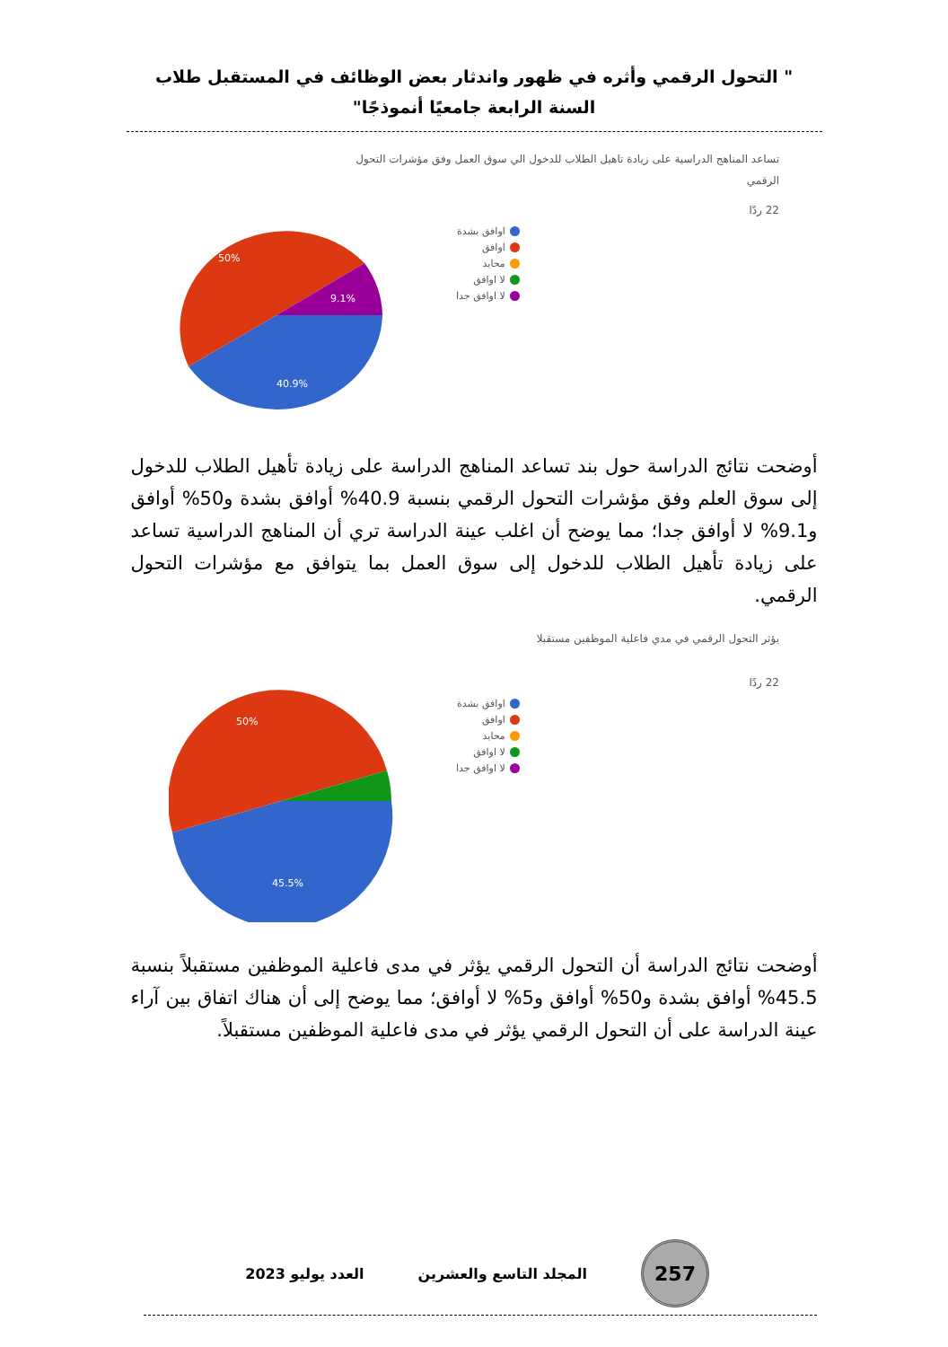" التحول الرقمي وأثره في ظهور واندثار بعض الوظائف في المستقبل طلاب السنة الرابعة جامعيًا أنموذجًا"
تساعد المناهج الدراسية على زيادة تاهيل الطلاب للدخول الي سوق العمل وفق مؤشرات التحول الرقمي
22 ردًا
50%
9.1%
40.9%
اوافق بشدة
اوافق
محايد
لا اوافق
لا اوافق جدا
أوضحت نتائج الدراسة حول بند تساعد المناهج الدراسة على زيادة تأهيل الطلاب للدخول إلى سوق العلم وفق مؤشرات التحول الرقمي بنسبة 40.9% أوافق بشدة و50% أوافق و9.1% لا أوافق جدا؛ مما يوضح أن اغلب عينة الدراسة تري أن المناهج الدراسية تساعد على زيادة تأهيل الطلاب للدخول إلى سوق العمل بما يتوافق مع مؤشرات التحول الرقمي.
يؤثر التحول الرقمي في مدي فاعلية الموظفين مستقبلا
22 ردًا
50%
45.5%
اوافق بشدة
اوافق
محايد
لا اوافق
لا اوافق جدا
أوضحت نتائج الدراسة أن التحول الرقمي يؤثر في مدى فاعلية الموظفين مستقبلاً بنسبة 45.5% أوافق بشدة و50% أوافق و5% لا أوافق؛ مما يوضح إلى أن هناك اتفاق بين آراء عينة الدراسة على أن التحول الرقمي يؤثر في مدى فاعلية الموظفين مستقبلاً.
257
المجلد التاسع والعشرين العدد يوليو 2023